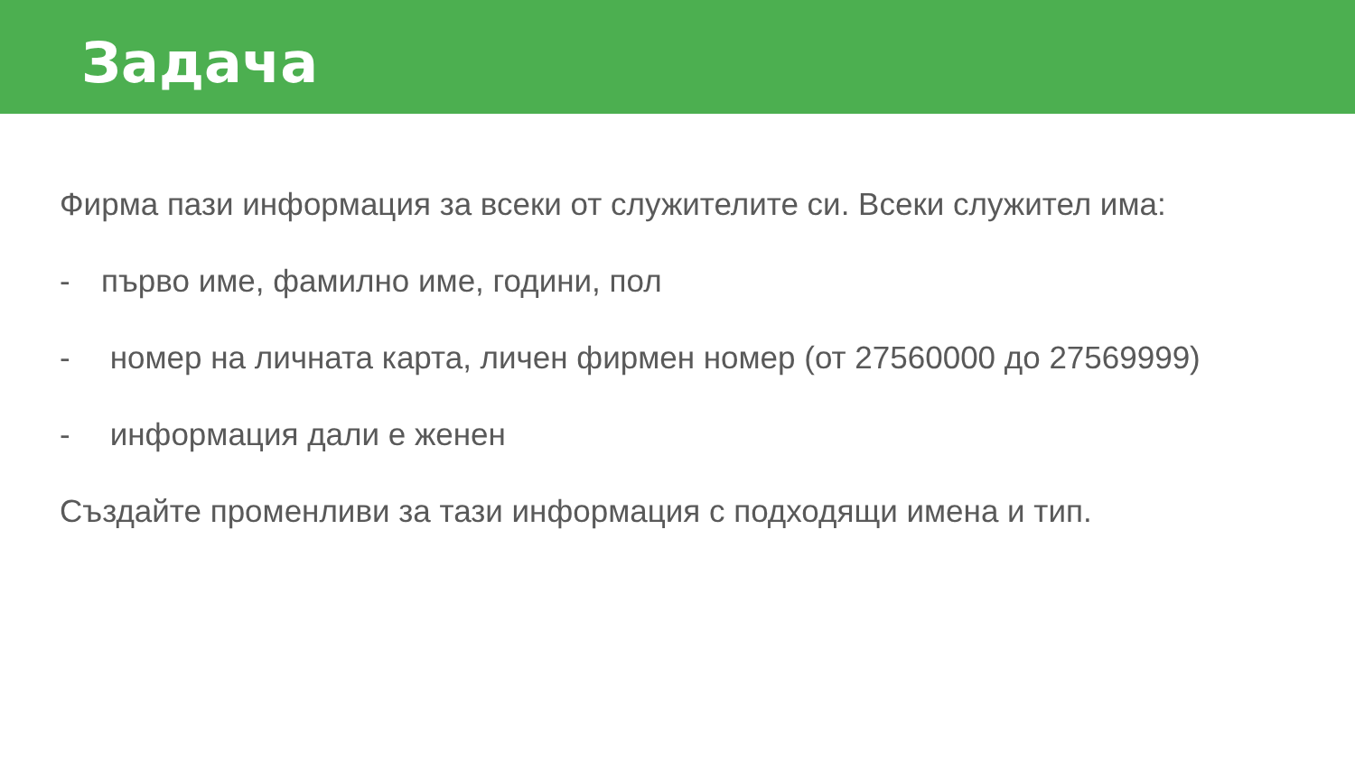Задача
Фирма пази информация за всеки от служителите си. Всеки служител има:
- първо име, фамилно име, години, пол
- номер на личната карта, личен фирмен номер (от 27560000 до 27569999)
- информация дали е женен
Създайте променливи за тази информация с подходящи имена и тип.